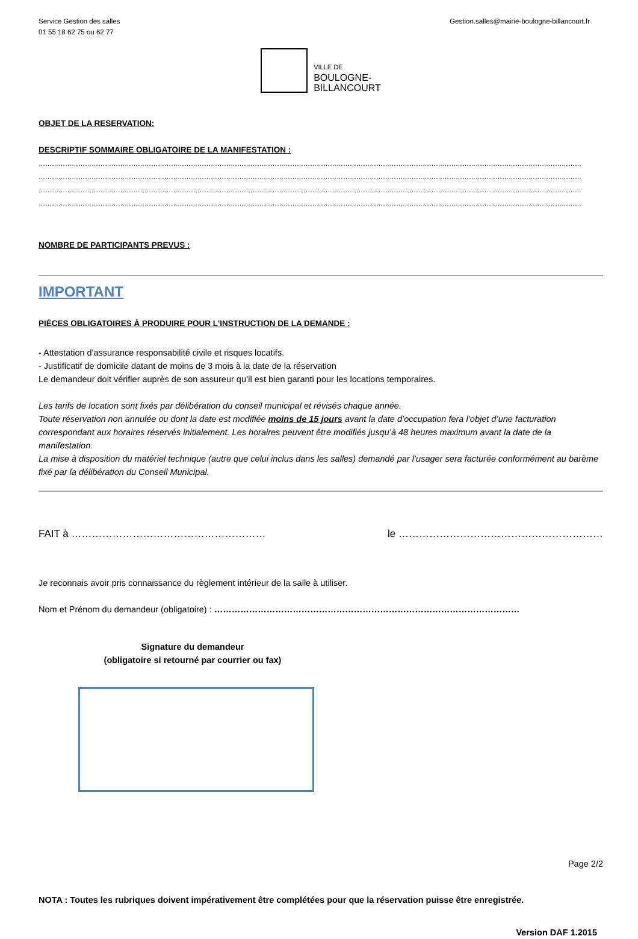Service Gestion des salles
01 55 18 62 75 ou 62 77
Gestion.salles@mairie-boulogne-billancourt.fr
VILLE DE
BOULOGNE-
BILLANCOURT
OBJET DE LA RESERVATION:
DESCRIPTIF SOMMAIRE OBLIGATOIRE DE LA MANIFESTATION :
…………………………………………………………………………………………………………………………………………………………………………………………………………………………
…………………………………………………………………………………………………………………………………………………………………………………………………………………………
…………………………………………………………………………………………………………………………………………………………………………………………………………………………
…………………………………………………………………………………………………………………………………………………………………………………………………………………………
NOMBRE DE PARTICIPANTS PREVUS :
IMPORTANT
PIÈCES OBLIGATOIRES À PRODUIRE POUR L'INSTRUCTION DE LA DEMANDE :
- Attestation d'assurance responsabilité civile et risques locatifs.
- Justificatif de domicile datant de moins de 3 mois à la date de la réservation
Le demandeur doit vérifier auprès de son assureur qu’il est bien garanti pour les locations temporaires.
Les tarifs de location sont fixés par délibération du conseil municipal et révisés chaque année.
Toute réservation non annulée ou dont la date est modifiée moins de 15 jours avant la date d’occupation fera l’objet d’une facturation correspondant aux horaires réservés initialement. Les horaires peuvent être modifiés jusqu’à 48 heures maximum avant la date de la manifestation.
La mise à disposition du matériel technique (autre que celui inclus dans les salles) demandé par l’usager sera facturée conformément au barème fixé par la délibération du Conseil Municipal.
FAIT à ………………………………………………… le ……………………………………………………
Je reconnais avoir pris connaissance du règlement intérieur de la salle à utiliser.
Nom et Prénom du demandeur (obligatoire) : ……………………………………………………………………………………………
Signature du demandeur
(obligatoire si retourné par courrier ou fax)
Page 2/2
NOTA : Toutes les rubriques doivent impérativement être complétées pour que la réservation puisse être enregistrée.
Version DAF 1.2015